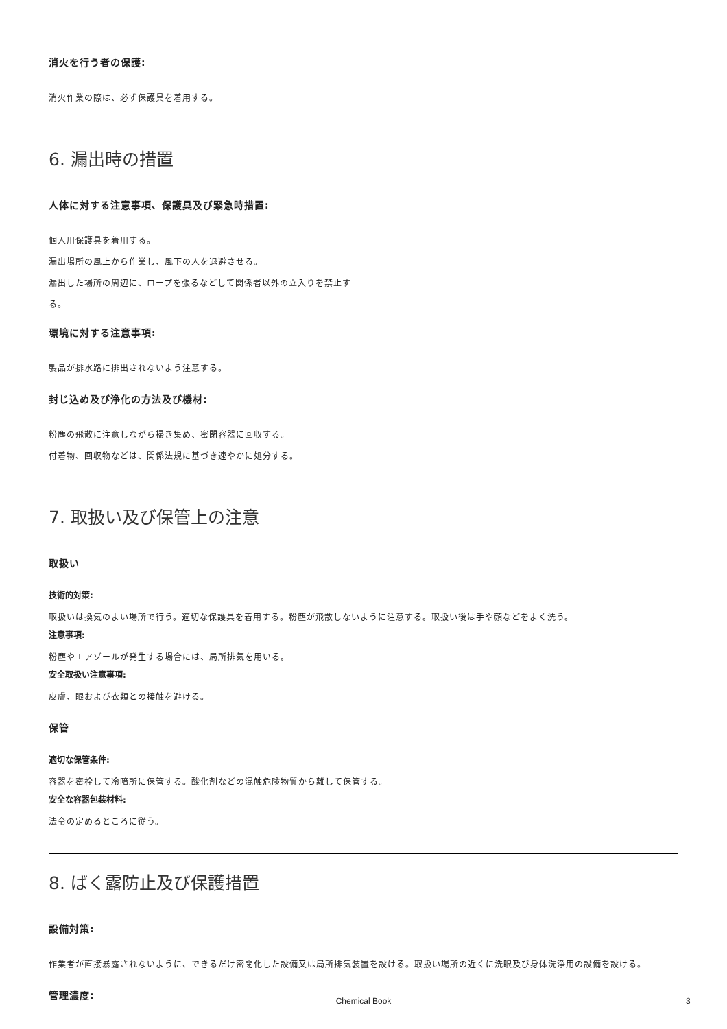消火を行う者の保護:
消火作業の際は、必ず保護具を着用する。
6. 漏出時の措置
人体に対する注意事項、保護具及び緊急時措置:
個人用保護具を着用する。
漏出場所の風上から作業し、風下の人を退避させる。
漏出した場所の周辺に、ロープを張るなどして関係者以外の立入りを禁止す
る。
環境に対する注意事項:
製品が排水路に排出されないよう注意する。
封じ込め及び浄化の方法及び機材:
粉塵の飛散に注意しながら掃き集め、密閉容器に回収する。
付着物、回収物などは、関係法規に基づき速やかに処分する。
7. 取扱い及び保管上の注意
取扱い
技術的対策:
取扱いは換気のよい場所で行う。適切な保護具を着用する。粉塵が飛散しないように注意する。取扱い後は手や顔などをよく洗う。
注意事項:
粉塵やエアゾールが発生する場合には、局所排気を用いる。
安全取扱い注意事項:
皮膚、眼および衣類との接触を避ける。
保管
適切な保管条件:
容器を密栓して冷暗所に保管する。酸化剤などの混触危険物質から離して保管する。
安全な容器包装材料:
法令の定めるところに従う。
8. ばく露防止及び保護措置
設備対策:
作業者が直接暴露されないように、できるだけ密閉化した設備又は局所排気装置を設ける。取扱い場所の近くに洗眼及び身体洗浄用の設備を設ける。
管理濃度:
Chemical Book 3